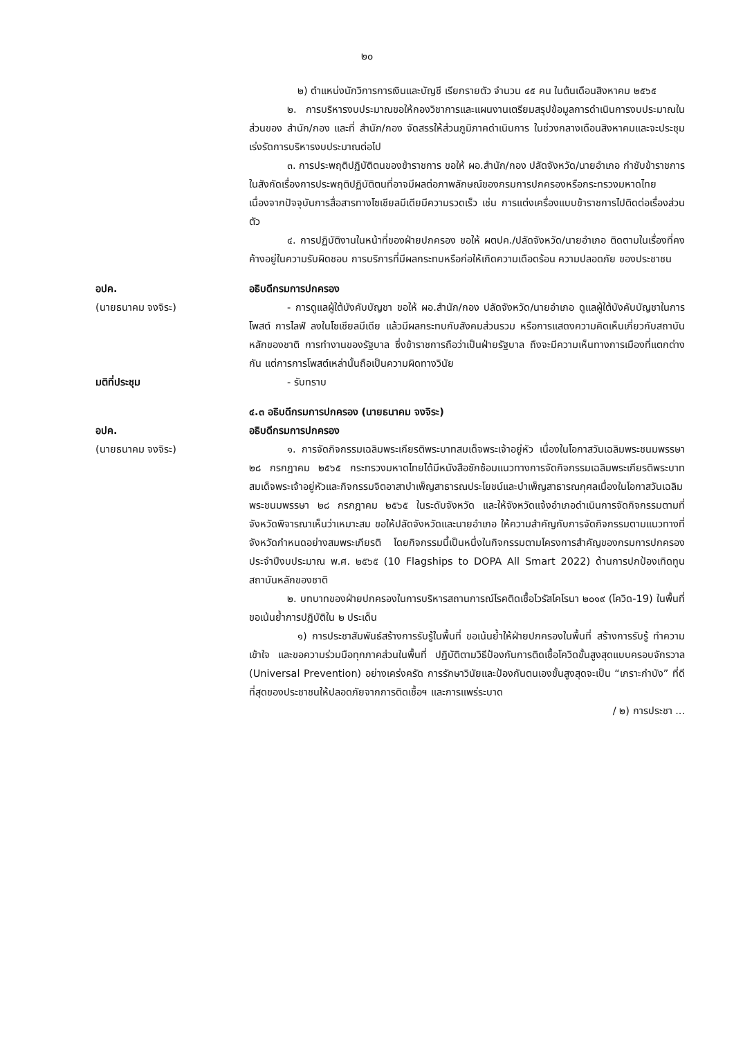๒๐
๒) ตำแหน่งนักวิการการเงินและบัญชี เรียกรายตัว จำนวน ๔๕ คน ในต้นเดือนสิงหาคม ๒๕๖๕
๒. การบริหารงบประมาณขอให้กองวิชาการและแผนงานเตรียมสรุปข้อมูลการดำเนินการงบประมาณในส่วนของ สำนัก/กอง และที่ สำนัก/กอง จัดสรรให้ส่วนภูมิภาคดำเนินการ ในช่วงกลางเดือนสิงหาคมและจะประชุมเร่งรัดการบริหารงบประมาณต่อไป
๓. การประพฤติปฏิบัติตนของข้าราชการ ขอให้ ผอ.สำนัก/กอง ปลัดจังหวัด/นายอำเภอ กำชับข้าราชการในสังกัดเรื่องการประพฤติปฏิบัติตนที่อาจมีผลต่อภาพลักษณ์ของกรมการปกครองหรือกระทรวงมหาดไทย เนื่องจากปัจจุบันการสื่อสารทางโซเชียลมีเดียมีความรวดเร็ว เช่น การแต่งเครื่องแบบข้าราชการไปติดต่อเรื่องส่วนตัว
๔. การปฏิบัติงานในหน้าที่ของฝ่ายปกครอง ขอให้ ผตปค./ปลัดจังหวัด/นายอำเภอ ติดตามในเรื่องที่คงค้างอยู่ในความรับผิดชอบ การบริการที่มีผลกระทบหรือก่อให้เกิดความเดือดร้อน ความปลอดภัย ของประชาชน
อปค.
(นายธนาคม จงจิระ)
อธิบดีกรมการปกครอง
- การดูแลผู้ใต้บังคับบัญชา ขอให้ ผอ.สำนัก/กอง ปลัดจังหวัด/นายอำเภอ ดูแลผู้ใต้บังคับบัญชาในการโพสต์ การไลฟ์ ลงในโซเชียลมีเดีย แล้วมีผลกระทบกับสังคมส่วนรวม หรือการแสดงความคิดเห็นเกี่ยวกับสถาบันหลักของชาติ การทำงานของรัฐบาล ซึ่งข้าราชการถือว่าเป็นฝ่ายรัฐบาล ถึงจะมีความเห็นทางการเมืองที่แตกต่างกัน แต่การการโพสต์เหล่านั้นถือเป็นความผิดทางวินัย
มติที่ประชุม - รับทราบ
๔.๓ อธิบดีกรมการปกครอง (นายธนาคม จงจิระ)
อปค.
(นายธนาคม จงจิระ)
อธิบดีกรมการปกครอง
๑. การจัดกิจกรรมเฉลิมพระเกียรติพระบาทสมเด็จพระเจ้าอยู่หัว เนื่องในโอกาสวันเฉลิมพระชนมพรรษา ๒๘ กรกฎาคม ๒๕๖๕ กระทรวงมหาดไทยได้มีหนังสือซักซ้อมแนวทางการจัดกิจกรรมเฉลิมพระเกียรติพระบาทสมเด็จพระเจ้าอยู่หัวและกิจกรรมจิตอาสาบำเพ็ญสาธารณประโยชน์และบำเพ็ญสาธารณกุศลเนื่องในโอกาสวันเฉลิมพระชนมพรรษา ๒๘ กรกฎาคม ๒๕๖๕ ในระดับจังหวัด และให้จังหวัดแจ้งอำเภอดำเนินการจัดกิจกรรมตามที่จังหวัดพิจารณาเห็นว่าเหมาะสม ขอให้ปลัดจังหวัดและนายอำเภอ ให้ความสำคัญกับการจัดกิจกรรมตามแนวทางที่จังหวัดกำหนดอย่างสมพระเกียรติ โดยกิจกรรมนี้เป็นหนึ่งในกิจกรรมตามโครงการสำคัญของกรมการปกครอง ประจำปีงบประมาณ พ.ศ. ๒๕๖๕ (10 Flagships to DOPA All Smart 2022) ด้านการปกป้องเทิดทูนสถาบันหลักของชาติ
๒. บทบาทของฝ่ายปกครองในการบริหารสถานการณ์โรคติดเชื้อไวรัสโคโรนา ๒๐๑๙ (โควิด-19) ในพื้นที่ ขอเน้นย้ำการปฏิบัติใน ๒ ประเด็น
๑) การประชาสัมพันธ์สร้างการรับรู้ในพื้นที่ ขอเน้นย้ำให้ฝ่ายปกครองในพื้นที่ สร้างการรับรู้ ทำความเข้าใจ และขอความร่วมมือทุกภาคส่วนในพื้นที่ ปฏิบัติตามวิธีป้องกันการติดเชื้อโควิดขั้นสูงสุดแบบครอบจักรวาล (Universal Prevention) อย่างเคร่งครัด การรักษาวินัยและป้องกันตนเองขั้นสูงสุดจะเป็น “เกราะกำบัง” ที่ดีที่สุดของประชาชนให้ปลอดภัยจากการติดเชื้อฯ และการแพร่ระบาด
/ ๒) การประชา ...